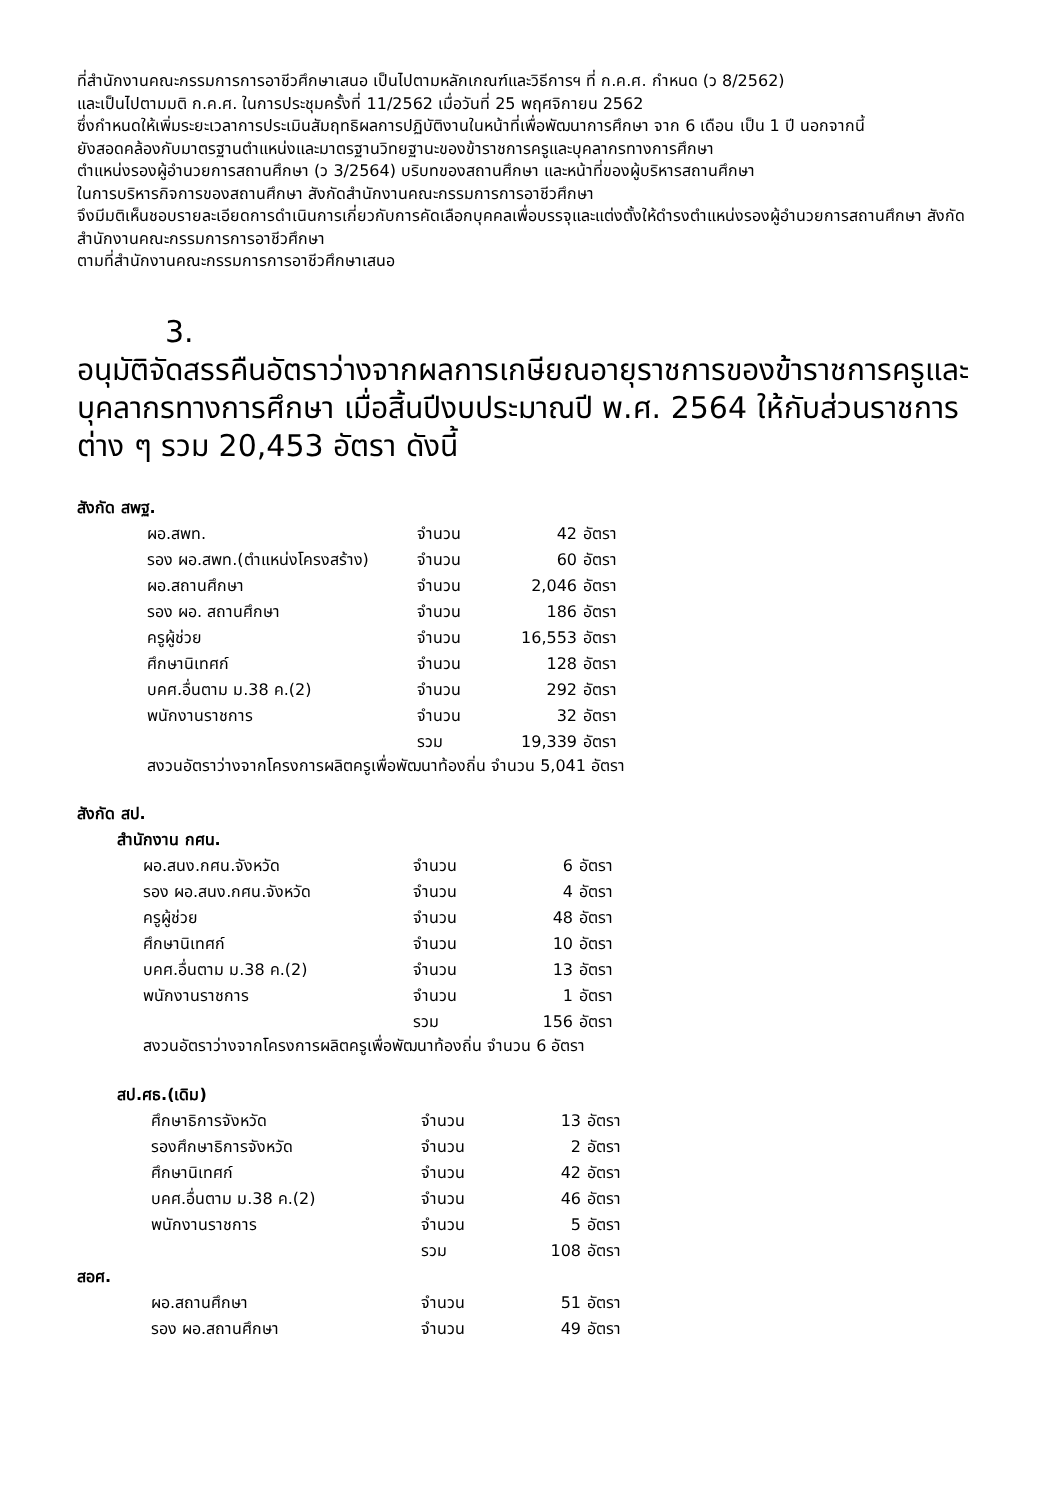ที่สำนักงานคณะกรรมการการอาชีวศึกษาเสนอ เป็นไปตามหลักเกณฑ์และวิธีการฯ ที่ ก.ค.ศ. กำหนด (ว 8/2562)
และเป็นไปตามมติ ก.ค.ศ. ในการประชุมครั้งที่ 11/2562 เมื่อวันที่ 25 พฤศจิกายน 2562
ซึ่งกำหนดให้เพิ่มระยะเวลาการประเมินสัมฤทธิผลการปฏิบัติงานในหน้าที่เพื่อพัฒนาการศึกษา จาก 6 เดือน เป็น 1 ปี นอกจากนี้
ยังสอดคล้องกับมาตรฐานตำแหน่งและมาตรฐานวิทยฐานะของข้าราชการครูและบุคลากรทางการศึกษา
ตำแหน่งรองผู้อำนวยการสถานศึกษา (ว 3/2564) บริบทของสถานศึกษา และหน้าที่ของผู้บริหารสถานศึกษา
ในการบริหารกิจการของสถานศึกษา สังกัดสำนักงานคณะกรรมการการอาชีวศึกษา
จึงมีมติเห็นชอบรายละเอียดการดำเนินการเกี่ยวกับการคัดเลือกบุคคลเพื่อบรรจุและแต่งตั้งให้ดำรงตำแหน่งรองผู้อำนวยการสถานศึกษา สังกัดสำนักงานคณะกรรมการการอาชีวศึกษา
ตามที่สำนักงานคณะกรรมการการอาชีวศึกษาเสนอ
3.
อนุมัติจัดสรรคืนอัตราว่างจากผลการเกษียณอายุราชการของข้าราชการครูและบุคลากรทางการศึกษา เมื่อสิ้นปีงบประมาณปี พ.ศ. 2564 ให้กับส่วนราชการต่าง ๆ รวม 20,453 อัตรา ดังนี้
สังกัด สพฐ.
ผอ.สพท. จำนวน 42 อัตรา
รอง ผอ.สพท.(ตำแหน่งโครงสร้าง) จำนวน 60 อัตรา
ผอ.สถานศึกษา จำนวน 2,046 อัตรา
รอง ผอ. สถานศึกษา จำนวน 186 อัตรา
ครูผู้ช่วย จำนวน 16,553 อัตรา
ศึกษานิเทศก์ จำนวน 128 อัตรา
บคศ.อื่นตาม ม.38 ค.(2) จำนวน 292 อัตรา
พนักงานราชการ จำนวน 32 อัตรา
รวม 19,339 อัตรา
สงวนอัตราว่างจากโครงการผลิตครูเพื่อพัฒนาท้องถิ่น จำนวน 5,041 อัตรา
สังกัด สป.
สำนักงาน กศน.
ผอ.สนง.กศน.จังหวัด จำนวน 6 อัตรา
รอง ผอ.สนง.กศน.จังหวัด จำนวน 4 อัตรา
ครูผู้ช่วย จำนวน 48 อัตรา
ศึกษานิเทศก์ จำนวน 10 อัตรา
บคศ.อื่นตาม ม.38 ค.(2) จำนวน 13 อัตรา
พนักงานราชการ จำนวน 1 อัตรา
รวม 156 อัตรา
สงวนอัตราว่างจากโครงการผลิตครูเพื่อพัฒนาท้องถิ่น จำนวน 6 อัตรา
สป.ศธ.(เดิม)
ศึกษาธิการจังหวัด จำนวน 13 อัตรา
รองศึกษาธิการจังหวัด จำนวน 2 อัตรา
ศึกษานิเทศก์ จำนวน 42 อัตรา
บคศ.อื่นตาม ม.38 ค.(2) จำนวน 46 อัตรา
พนักงานราชการ จำนวน 5 อัตรา
รวม 108 อัตรา
สอศ.
ผอ.สถานศึกษา จำนวน 51 อัตรา
รอง ผอ.สถานศึกษา จำนวน 49 อัตรา